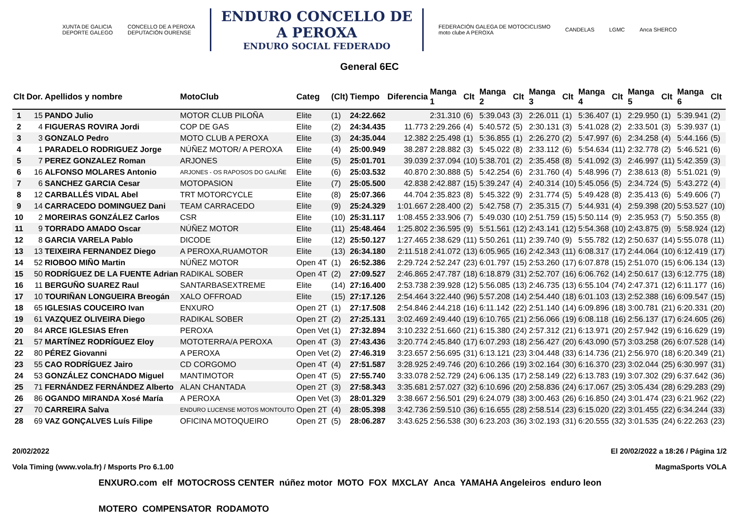XUNTA DE GALICIA
DEPORTE GALEGO
CONCELLO DE A PEROXA
DEPUTACIÓN OURENSE
ENDURO CONCELLO DE
A PEROXA
ENDURO SOCIAL FEDERADO
FEDERACIÓN GALEGA DE MOTOCICLISMO
moto clube A PEROXA
CANDELAS LGMC Anca SHERCO
General 6EC
| Clt | Dor. | Apellidos y nombre | MotoClub | Categ | (Clt) | Tiempo | Diferencia | Manga 1 | Clt | Manga 2 | Clt | Manga 3 | Clt | Manga 4 | Clt | Manga 5 | Clt | Manga 6 | Clt |
| --- | --- | --- | --- | --- | --- | --- | --- | --- | --- | --- | --- | --- | --- | --- | --- | --- | --- | --- | --- |
| 1 | 15 | PANDO Julio | MOTOR CLUB PILOÑA | Elite | (1) | 24:22.662 | | 2:31.310 | (6) | 5:39.043 | (3) | 2:26.011 | (1) | 5:36.407 | (1) | 2:29.950 | (1) | 5:39.941 | (2) |
| 2 | 4 | FIGUERAS ROVIRA Jordi | COP DE GAS | Elite | (2) | 24:34.435 | 11.773 | 2:29.266 | (4) | 5:40.572 | (5) | 2:30.131 | (3) | 5:41.028 | (2) | 2:33.501 | (3) | 5:39.937 | (1) |
| 3 | 3 | GONZALO Pedro | MOTO CLUB A PEROXA | Elite | (3) | 24:35.044 | 12.382 | 2:25.498 | (1) | 5:36.855 | (1) | 2:26.270 | (2) | 5:47.997 | (6) | 2:34.258 | (4) | 5:44.166 | (5) |
| 4 | 1 | PARADELO RODRIGUEZ Jorge | NÚÑEZ MOTOR/ A PEROXA | Elite | (4) | 25:00.949 | 38.287 | 2:28.882 | (3) | 5:45.022 | (8) | 2:33.112 | (6) | 5:54.634 | (11) | 2:32.778 | (2) | 5:46.521 | (6) |
| 5 | 7 | PEREZ GONZALEZ Roman | ARJONES | Elite | (5) | 25:01.701 | 39.039 | 2:37.094 | (10) | 5:38.701 | (2) | 2:35.458 | (8) | 5:41.092 | (3) | 2:46.997 | (11) | 5:42.359 | (3) |
| 6 | 16 | ALFONSO MOLARES Antonio | ARJONES - OS RAPOSOS DO GALIÑE | Elite | (6) | 25:03.532 | 40.870 | 2:30.888 | (5) | 5:42.254 | (6) | 2:31.760 | (4) | 5:48.996 | (7) | 2:38.613 | (8) | 5:51.021 | (9) |
| 7 | 6 | SANCHEZ GARCIA Cesar | MOTOPASION | Elite | (7) | 25:05.500 | 42.838 | 2:42.887 | (15) | 5:39.247 | (4) | 2:40.314 | (10) | 5:45.056 | (5) | 2:34.724 | (5) | 5:43.272 | (4) |
| 8 | 12 | CARBALLÉS VIDAL Abel | TRT MOTORCYCLE | Elite | (8) | 25:07.366 | 44.704 | 2:35.823 | (8) | 5:45.322 | (9) | 2:31.774 | (5) | 5:49.428 | (8) | 2:35.413 | (6) | 5:49.606 | (7) |
| 9 | 14 | CARRACEDO DOMINGUEZ Dani | TEAM CARRACEDO | Elite | (9) | 25:24.329 | 1:01.667 | 2:28.400 | (2) | 5:42.758 | (7) | 2:35.315 | (7) | 5:44.931 | (4) | 2:59.398 | (20) | 5:53.527 | (10) |
| 10 | 2 | MOREIRAS GONZÁLEZ Carlos | CSR | Elite | (10) | 25:31.117 | 1:08.455 | 2:33.906 | (7) | 5:49.030 | (10) | 2:51.759 | (15) | 5:50.114 | (9) | 2:35.953 | (7) | 5:50.355 | (8) |
| 11 | 9 | TORRADO AMADO Oscar | NÚÑEZ MOTOR | Elite | (11) | 25:48.464 | 1:25.802 | 2:36.595 | (9) | 5:51.561 | (12) | 2:43.141 | (12) | 5:54.368 | (10) | 2:43.875 | (9) | 5:58.924 | (12) |
| 12 | 8 | GARCIA VARELA Pablo | DICODE | Elite | (12) | 25:50.127 | 1:27.465 | 2:38.629 | (11) | 5:50.261 | (11) | 2:39.740 | (9) | 5:55.782 | (12) | 2:50.637 | (14) | 5:55.078 | (11) |
| 13 | 13 | TEIXEIRA FERNANDEZ Diego | A PEROXA,RUAMOTOR | Elite | (13) | 26:34.180 | 2:11.518 | 2:41.072 | (13) | 6:05.965 | (16) | 2:42.343 | (11) | 6:08.317 | (17) | 2:44.064 | (10) | 6:12.419 | (17) |
| 14 | 52 | RIOBOO MIÑO Martin | NÚÑEZ MOTOR | Open 4T | (1) | 26:52.386 | 2:29.724 | 2:52.247 | (23) | 6:01.797 | (15) | 2:53.260 | (17) | 6:07.878 | (15) | 2:51.070 | (15) | 6:06.134 | (13) |
| 15 | 50 | RODRÍGUEZ DE LA FUENTE Adrian | RADIKAL SOBER | Open 4T | (2) | 27:09.527 | 2:46.865 | 2:47.787 | (18) | 6:18.879 | (31) | 2:52.707 | (16) | 6:06.762 | (14) | 2:50.617 | (13) | 6:12.775 | (18) |
| 16 | 11 | BERGUÑO SUAREZ Raul | SANTARBASEXTREME | Elite | (14) | 27:16.400 | 2:53.738 | 2:39.928 | (12) | 5:56.085 | (13) | 2:46.735 | (13) | 6:55.104 | (74) | 2:47.371 | (12) | 6:11.177 | (16) |
| 17 | 10 | TOURIÑAN LONGUEIRA Breogán | XALO OFFROAD | Elite | (15) | 27:17.126 | 2:54.464 | 3:22.440 | (96) | 5:57.208 | (14) | 2:54.440 | (18) | 6:01.103 | (13) | 2:52.388 | (16) | 6:09.547 | (15) |
| 18 | 65 | IGLESIAS COUCEIRO Ivan | ENXURO | Open 2T | (1) | 27:17.508 | 2:54.846 | 2:44.218 | (16) | 6:11.142 | (22) | 2:51.140 | (14) | 6:09.896 | (18) | 3:00.781 | (21) | 6:20.331 | (20) |
| 19 | 61 | VAZQUEZ OLIVEIRA Diego | RADIKAL SOBER | Open 2T | (2) | 27:25.131 | 3:02.469 | 2:49.440 | (19) | 6:10.765 | (21) | 2:56.066 | (19) | 6:08.118 | (16) | 2:56.137 | (17) | 6:24.605 | (26) |
| 20 | 84 | ARCE IGLESIAS Efren | PEROXA | Open Vet | (1) | 27:32.894 | 3:10.232 | 2:51.660 | (21) | 6:15.380 | (24) | 2:57.312 | (21) | 6:13.971 | (20) | 2:57.942 | (19) | 6:16.629 | (19) |
| 21 | 57 | MARTÍNEZ RODRÍGUEZ Eloy | MOTOTERRA/A PEROXA | Open 4T | (3) | 27:43.436 | 3:20.774 | 2:45.840 | (17) | 6:07.293 | (18) | 2:56.427 | (20) | 6:43.090 | (57) | 3:03.258 | (26) | 6:07.528 | (14) |
| 22 | 80 | PÉREZ Giovanni | A PEROXA | Open Vet | (2) | 27:46.319 | 3:23.657 | 2:56.695 | (31) | 6:13.121 | (23) | 3:04.448 | (33) | 6:14.736 | (21) | 2:56.970 | (18) | 6:20.349 | (21) |
| 23 | 55 | CAO RODRÍGUEZ Jairo | CD CORGOMO | Open 4T | (4) | 27:51.587 | 3:28.925 | 2:49.746 | (20) | 6:10.266 | (19) | 3:02.164 | (30) | 6:16.370 | (23) | 3:02.044 | (25) | 6:30.997 | (31) |
| 24 | 53 | GONZÁLEZ CONCHADO Miguel | MANTIMOTOR | Open 4T | (5) | 27:55.740 | 3:33.078 | 2:52.729 | (24) | 6:06.135 | (17) | 2:58.149 | (22) | 6:13.783 | (19) | 3:07.302 | (29) | 6:37.642 | (36) |
| 25 | 71 | FERNÁNDEZ FERNÁNDEZ Alberto | ALAN CHANTADA | Open 2T | (3) | 27:58.343 | 3:35.681 | 2:57.027 | (32) | 6:10.696 | (20) | 2:58.836 | (24) | 6:17.067 | (25) | 3:05.434 | (28) | 6:29.283 | (29) |
| 26 | 86 | OGANDO MIRANDA Xosé María | A PEROXA | Open Vet | (3) | 28:01.329 | 3:38.667 | 2:56.501 | (29) | 6:24.079 | (38) | 3:00.463 | (26) | 6:16.850 | (24) | 3:01.474 | (23) | 6:21.962 | (22) |
| 27 | 70 | CARREIRA Salva | ENDURO LUCENSE MOTOS MONTOUTO | Open 2T | (4) | 28:05.398 | 3:42.736 | 2:59.510 | (36) | 6:16.655 | (28) | 2:58.514 | (23) | 6:15.020 | (22) | 3:01.455 | (22) | 6:34.244 | (33) |
| 28 | 69 | VAZ GONÇALVES Luís Filipe | OFICINA MOTOQUEIRO | Open 2T | (5) | 28:06.287 | 3:43.625 | 2:56.538 | (30) | 6:23.203 | (36) | 3:02.193 | (31) | 6:20.555 | (32) | 3:01.535 | (24) | 6:22.263 | (23) |
20/02/2022 El 20/02/2022 a 18:26 / Página 1/2
Vola Timing (www.vola.fr) / Msports Pro 6.1.00 MagmaSports VOLA
ENXURO.com elf MOTOCROSS CENTER núñez motor MOTO FOX MXCLAY Anca YAMAHA Angeleiros enduro leon MOTERO COMPENSATOR RODAMOTO